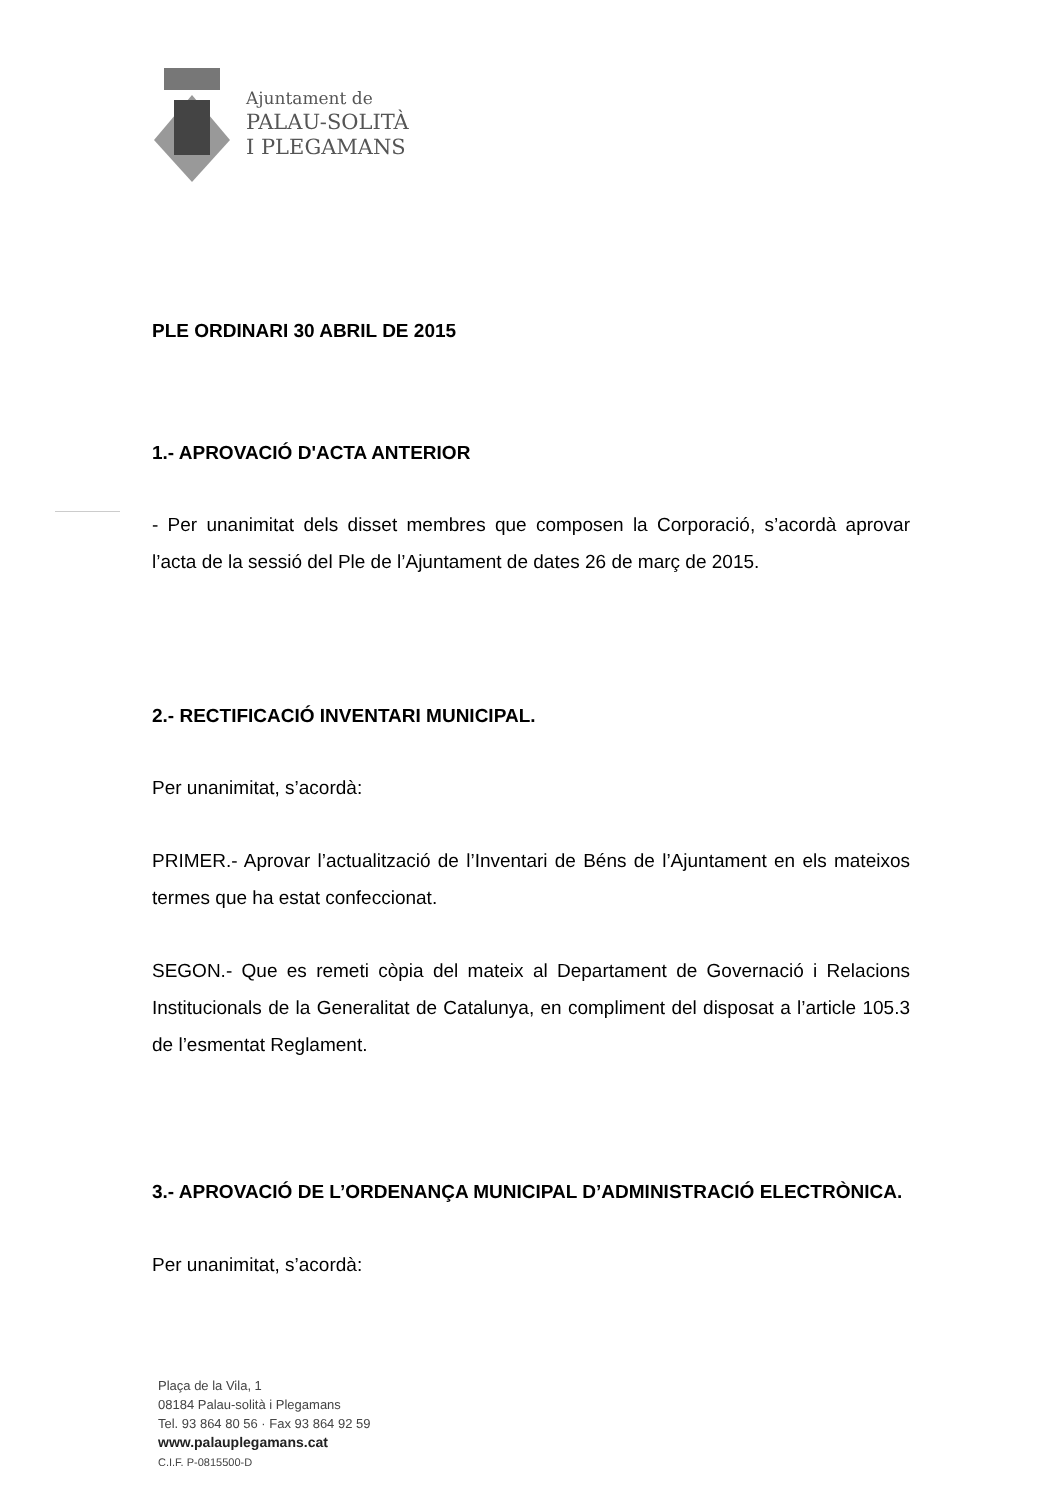Ajuntament de
PALAU-SOLITÀ
I PLEGAMANS
PLE ORDINARI 30 ABRIL DE 2015
1.- APROVACIÓ D'ACTA ANTERIOR
- Per unanimitat dels disset membres que composen la Corporació, s’acordà aprovar l’acta de la sessió del Ple de l’Ajuntament de dates 26 de març de 2015.
2.- RECTIFICACIÓ INVENTARI MUNICIPAL.
Per unanimitat, s’acordà:
PRIMER.- Aprovar l’actualització de l’Inventari de Béns de l’Ajuntament en els mateixos termes que ha estat confeccionat.
SEGON.- Que es remeti còpia del mateix al Departament de Governació i Relacions Institucionals de la Generalitat de Catalunya, en compliment del disposat a l’article 105.3 de l’esmentat Reglament.
3.- APROVACIÓ DE L’ORDENANÇA MUNICIPAL D’ADMINISTRACIÓ ELECTRÒNICA.
Per unanimitat, s’acordà:
Plaça de la Vila, 1
08184 Palau-solità i Plegamans
Tel. 93 864 80 56 · Fax 93 864 92 59
www.palauplegamans.cat
C.I.F. P-0815500-D